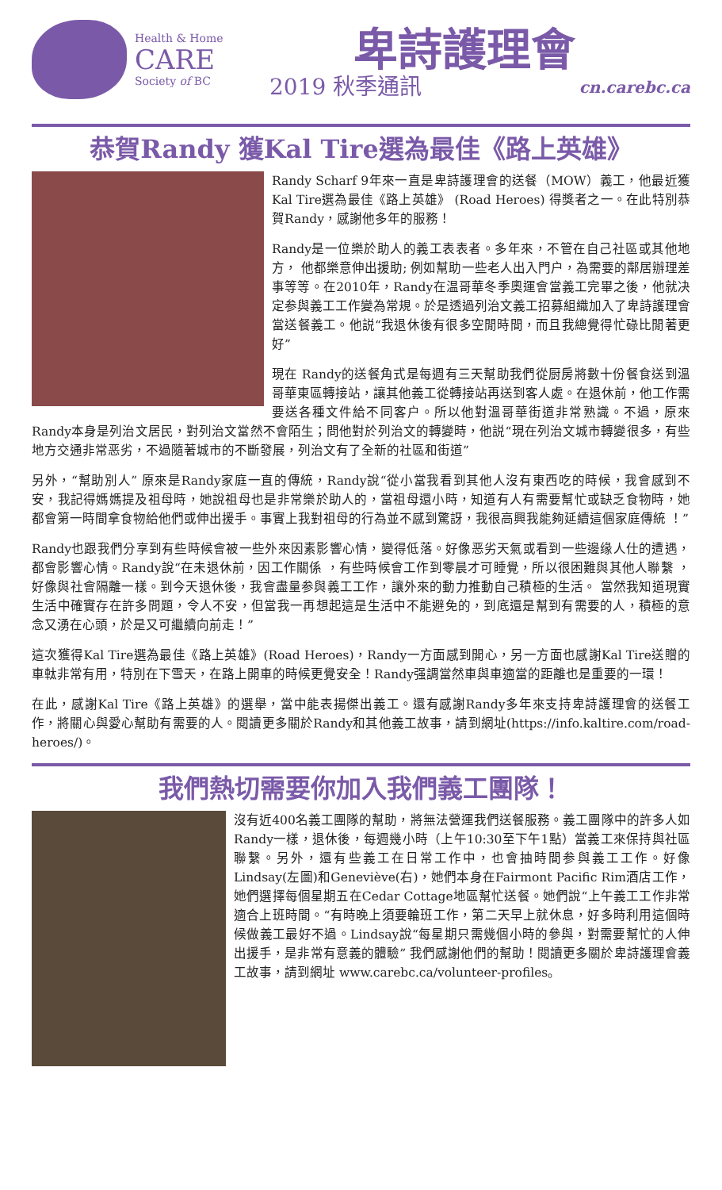Health & Home
CARE
Society of BC
卑詩護理會
2019 秋季通訊 cn.carebc.ca
恭賀Randy 獲Kal Tire選為最佳《路上英雄》
Randy Scharf 9年來一直是卑詩護理會的送餐（MOW）義工，他最近獲Kal Tire選為最佳《路上英雄》 (Road Heroes) 得獎者之一。在此特別恭賀Randy，感謝他多年的服務！
Randy是一位樂於助人的義工表表者。多年來，不管在自己社區或其他地方， 他都樂意伸出援助; 例如幫助一些老人出入門户，為需要的鄰居辦理差事等等。在2010年，Randy在温哥華冬季奧運會當義工完畢之後，他就决定参與義工工作變為常規。於是透過列治文義工招募組織加入了卑詩護理會當送餐義工。他説“我退休後有很多空閒時間，而且我總覺得忙碌比閒著更好”
現在 Randy的送餐角式是每週有三天幫助我們從厨房將數十份餐食送到溫哥華東區轉接站，讓其他義工從轉接站再送到客人處。在退休前，他工作需要送各種文件給不同客户。所以他對溫哥華街道非常熟識。不過，原來Randy本身是列治文居民，對列治文當然不會陌生；問他對於列治文的轉變時，他説“現在列治文城市轉變很多，有些地方交通非常恶劣，不過隨著城市的不斷發展，列治文有了全新的社區和街道”
另外，“幫助別人” 原來是Randy家庭一直的傳統，Randy說“從小當我看到其他人沒有東西吃的時候，我會感到不安，我記得媽媽提及祖母時，她說祖母也是非常樂於助人的，當祖母還小時，知道有人有需要幫忙或缺乏食物時，她都會第一時間拿食物給他們或伸出援手。事實上我對祖母的行為並不感到驚訝，我很高興我能夠延續這個家庭傳統 ！”
Randy也跟我們分享到有些時候會被一些外來因素影響心情，變得低落。好像恶劣天氣或看到一些邊缘人仕的遭遇，都會影響心情。Randy說“在未退休前，因工作關係 ，有些時候會工作到零晨才可睡覺，所以很困難與其他人聯繫 ，好像與社會隔離一樣。到今天退休後，我會盡量参與義工工作，讓外來的動力推動自己積極的生活。 當然我知道現實生活中確實存在許多問題，令人不安，但當我一再想起這是生活中不能避免的，到底還是幫到有需要的人，積極的意念又湧在心頭，於是又可繼續向前走！”
這次獲得Kal Tire選為最佳《路上英雄》(Road Heroes)，Randy一方面感到開心，另一方面也感謝Kal Tire送贈的車軚非常有用，特別在下雪天，在路上開車的時候更覺安全！Randy强調當然車與車適當的距離也是重要的一環！
在此，感謝Kal Tire《路上英雄》的選舉，當中能表揚傑出義工。還有感謝Randy多年來支持卑詩護理會的送餐工作，將關心與愛心幫助有需要的人。閱讀更多關於Randy和其他義工故事，請到網址(https://info.kaltire.com/road-heroes/)。
我們熱切需要你加入我們義工團隊！
沒有近400名義工團隊的幫助，將無法營運我們送餐服務。義工團隊中的許多人如Randy一樣，退休後，每週幾小時（上午10:30至下午1點）當義工來保持與社區聯繫。另外，還有些義工在日常工作中，也會抽時間参與義工工作。好像Lindsay(左圖)和Geneviève(右)，她們本身在Fairmont Pacific Rim酒店工作，她們選擇每個星期五在Cedar Cottage地區幫忙送餐。她們說“上午義工工作非常適合上班時間。“有時晚上須要輪班工作，第二天早上就休息，好多時利用這個時候做義工最好不過。Lindsay說“每星期只需幾個小時的參與，對需要幫忙的人伸出援手，是非常有意義的體驗” 我們感謝他們的幫助！閱讀更多關於卑詩護理會義工故事，請到網址 www.carebc.ca/volunteer-profiles。